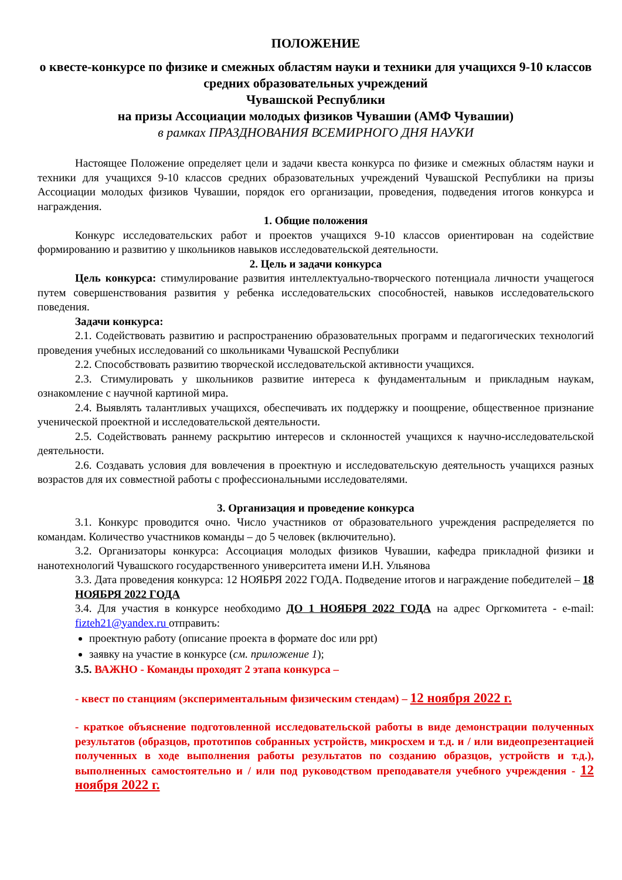ПОЛОЖЕНИЕ
о квесте-конкурсе по физике и смежных областям науки и техники для учащихся 9-10 классов средних образовательных учреждений
Чувашской Республики
на призы Ассоциации молодых физиков Чувашии (АМФ Чувашии)
в рамках ПРАЗДНОВАНИЯ ВСЕМИРНОГО ДНЯ НАУКИ
Настоящее Положение определяет цели и задачи квеста конкурса по физике и смежных областям науки и техники для учащихся 9-10 классов средних образовательных учреждений Чувашской Республики на призы Ассоциации молодых физиков Чувашии, порядок его организации, проведения, подведения итогов конкурса и награждения.
1. Общие положения
Конкурс исследовательских работ и проектов учащихся 9-10 классов ориентирован на содействие формированию и развитию у школьников навыков исследовательской деятельности.
2. Цель и задачи конкурса
Цель конкурса: стимулирование развития интеллектуально-творческого потенциала личности учащегося путем совершенствования развития у ребенка исследовательских способностей, навыков исследовательского поведения.
Задачи конкурса:
2.1. Содействовать развитию и распространению образовательных программ и педагогических технологий проведения учебных исследований со школьниками Чувашской Республики
2.2. Способствовать развитию творческой исследовательской активности учащихся.
2.3. Стимулировать у школьников развитие интереса к фундаментальным и прикладным наукам, ознакомление с научной картиной мира.
2.4. Выявлять талантливых учащихся, обеспечивать их поддержку и поощрение, общественное признание ученической проектной и исследовательской деятельности.
2.5. Содействовать раннему раскрытию интересов и склонностей учащихся к научно-исследовательской деятельности.
2.6. Создавать условия для вовлечения в проектную и исследовательскую деятельность учащихся разных возрастов для их совместной работы с профессиональными исследователями.
3. Организация и проведение конкурса
3.1. Конкурс проводится очно. Число участников от образовательного учреждения распределяется по командам. Количество участников команды – до 5 человек (включительно).
3.2. Организаторы конкурса: Ассоциация молодых физиков Чувашии, кафедра прикладной физики и нанотехнологий Чувашского государственного университета имени И.Н. Ульянова
3.3. Дата проведения конкурса: 12 НОЯБРЯ 2022 ГОДА. Подведение итогов и награждение победителей – 18 НОЯБРЯ 2022 ГОДА
3.4. Для участия в конкурсе необходимо ДО 1 НОЯБРЯ 2022 ГОДА на адрес Оргкомитета - e-mail: fizteh21@yandex.ru отправить:
проектную работу (описание проекта в формате doc или ppt)
заявку на участие в конкурсе (см. приложение 1);
3.5. ВАЖНО - Команды проходят 2 этапа конкурса –
- квест по станциям (экспериментальным физическим стендам) – 12 ноября 2022 г.
- краткое объяснение подготовленной исследовательской работы в виде демонстрации полученных результатов (образцов, прототипов собранных устройств, микросхем и т.д. и / или видеопрезентацией полученных в ходе выполнения работы результатов по созданию образцов, устройств и т.д.), выполненных самостоятельно и / или под руководством преподавателя учебного учреждения - 12 ноября 2022 г.